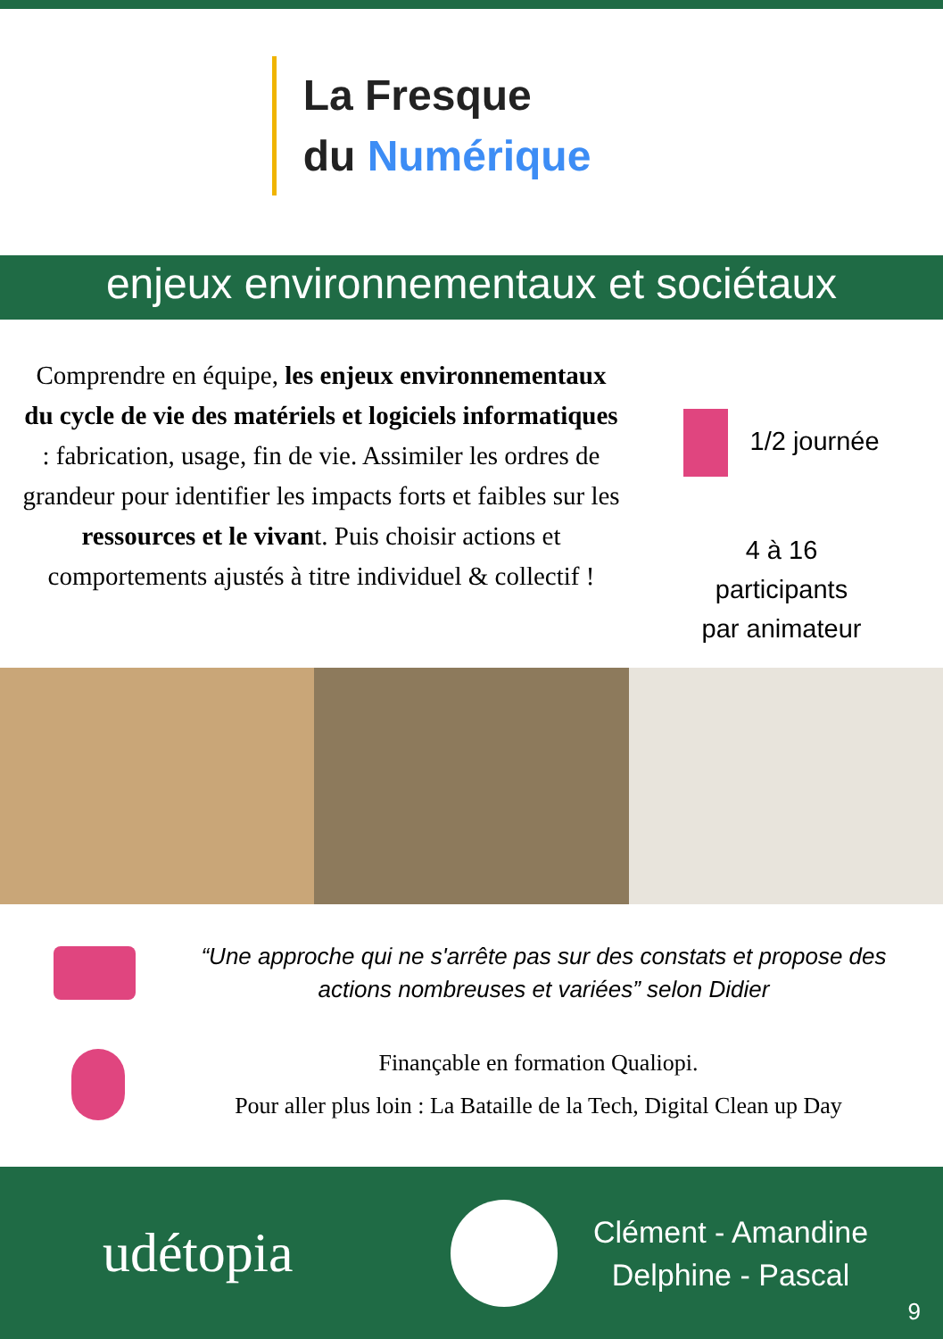La Fresque
du Numérique
enjeux environnementaux et sociétaux
Comprendre en équipe, les enjeux environnementaux du cycle de vie des matériels et logiciels informatiques : fabrication, usage, fin de vie. Assimiler les ordres de grandeur pour identifier les impacts forts et faibles sur les ressources et le vivant. Puis choisir actions et comportements ajustés à titre individuel & collectif !
1/2 journée
4 à 16
participants
par animateur
“Une approche qui ne s'arrête pas sur des constats et propose des actions nombreuses et variées” selon Didier
Finançable en formation Qualiopi.
Pour aller plus loin : La Bataille de la Tech, Digital Clean up Day
udétopia
Clément - Amandine
Delphine - Pascal
9